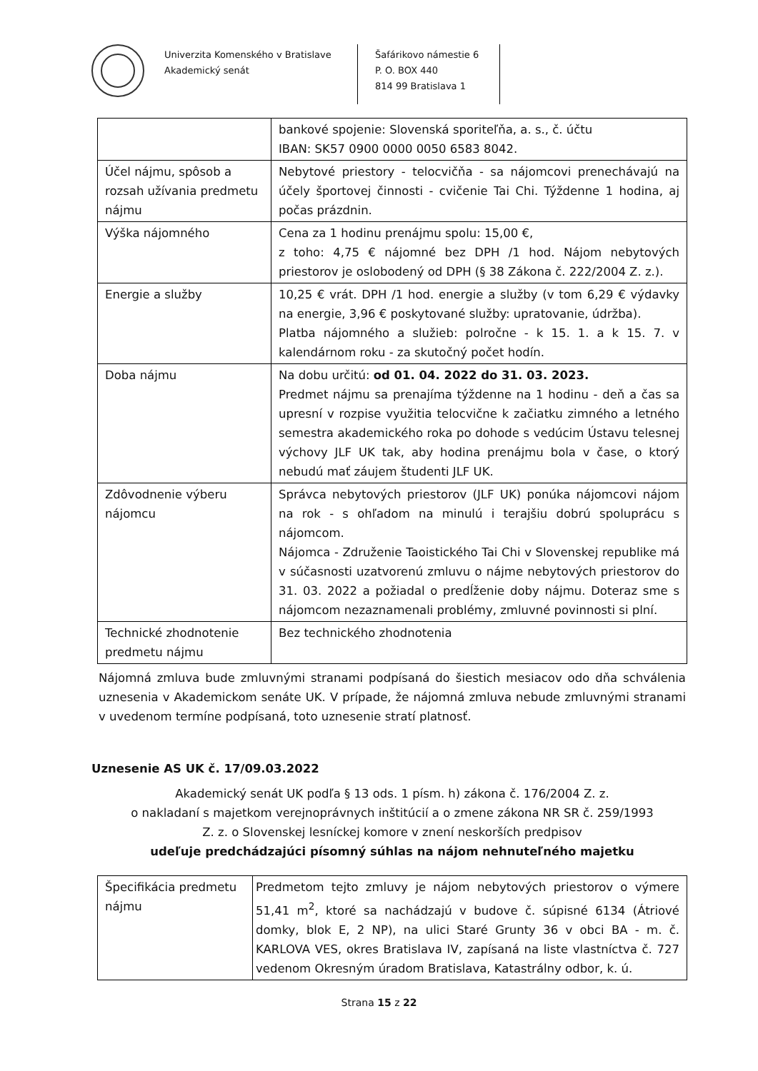Univerzita Komenského v Bratislave
Akademický senát
Šafárikovo námestie 6
P. O. BOX 440
814 99 Bratislava 1
| | bankové spojenie: Slovenská sporiteľňa, a. s., č. účtu IBAN: SK57 0900 0000 0050 6583 8042. |
| Účel nájmu, spôsob a rozsah užívania predmetu nájmu | Nebytové priestory - telocvičňa - sa nájomcovi prenechávajú na účely športovej činnosti - cvičenie Tai Chi. Týždenne 1 hodina, aj počas prázdnin. |
| Výška nájomného | Cena za 1 hodinu prenájmu spolu: 15,00 €, z toho: 4,75 € nájomné bez DPH /1 hod. Nájom nebytových priestorov je oslobodený od DPH (§ 38 Zákona č. 222/2004 Z. z.). |
| Energie a služby | 10,25 € vrát. DPH /1 hod. energie a služby (v tom 6,29 € výdavky na energie, 3,96 € poskytované služby: upratovanie, údržba). Platba nájomného a služieb: polročne - k 15. 1. a k 15. 7. v kalendárnom roku - za skutočný počet hodín. |
| Doba nájmu | Na dobu určitú: od 01. 04. 2022 do 31. 03. 2023. Predmet nájmu sa prenajíma týždenne na 1 hodinu - deň a čas sa upresní v rozpise využitia telocvične k začiatku zimného a letného semestra akademického roka po dohode s vedúcim Ústavu telesnej výchovy JLF UK tak, aby hodina prenájmu bola v čase, o ktorý nebudú mať záujem študenti JLF UK. |
| Zdôvodnenie výberu nájomcu | Správca nebytových priestorov (JLF UK) ponúka nájomcovi nájom na rok - s ohľadom na minulú i terajšiu dobrú spoluprácu s nájomcom. Nájomca - Združenie Taoistického Tai Chi v Slovenskej republike má v súčasnosti uzatvorenú zmluvu o nájme nebytových priestorov do 31. 03. 2022 a požiadal o predĺženie doby nájmu. Doteraz sme s nájomcom nezaznamenali problémy, zmluvné povinnosti si plní. |
| Technické zhodnotenie predmetu nájmu | Bez technického zhodnotenia |
Nájomná zmluva bude zmluvnými stranami podpísaná do šiestich mesiacov odo dňa schválenia uznesenia v Akademickom senáte UK. V prípade, že nájomná zmluva nebude zmluvnými stranami v uvedenom termíne podpísaná, toto uznesenie stratí platnosť.
Uznesenie AS UK č. 17/09.03.2022
Akademický senát UK podľa § 13 ods. 1 písm. h) zákona č. 176/2004 Z. z.
o nakladaní s majetkom verejnoprávnych inštitúcií a o zmene zákona NR SR č. 259/1993
Z. z. o Slovenskej lesníckej komore v znení neskorších predpisov
udeľuje predchádzajúci písomný súhlas na nájom nehnuteľného majetku
| Špecifikácia predmetu nájmu | Predmetom tejto zmluvy je nájom nebytových priestorov o výmere 51,41 m<sup>2</sup>, ktoré sa nachádzajú v budove č. súpisné 6134 (Átriové domky, blok E, 2 NP), na ulici Staré Grunty 36 v obci BA - m. č. KARLOVA VES, okres Bratislava IV, zapísaná na liste vlastníctva č. 727 vedenom Okresným úradom Bratislava, Katastrálny odbor, k. ú. |
Strana 15 z 22